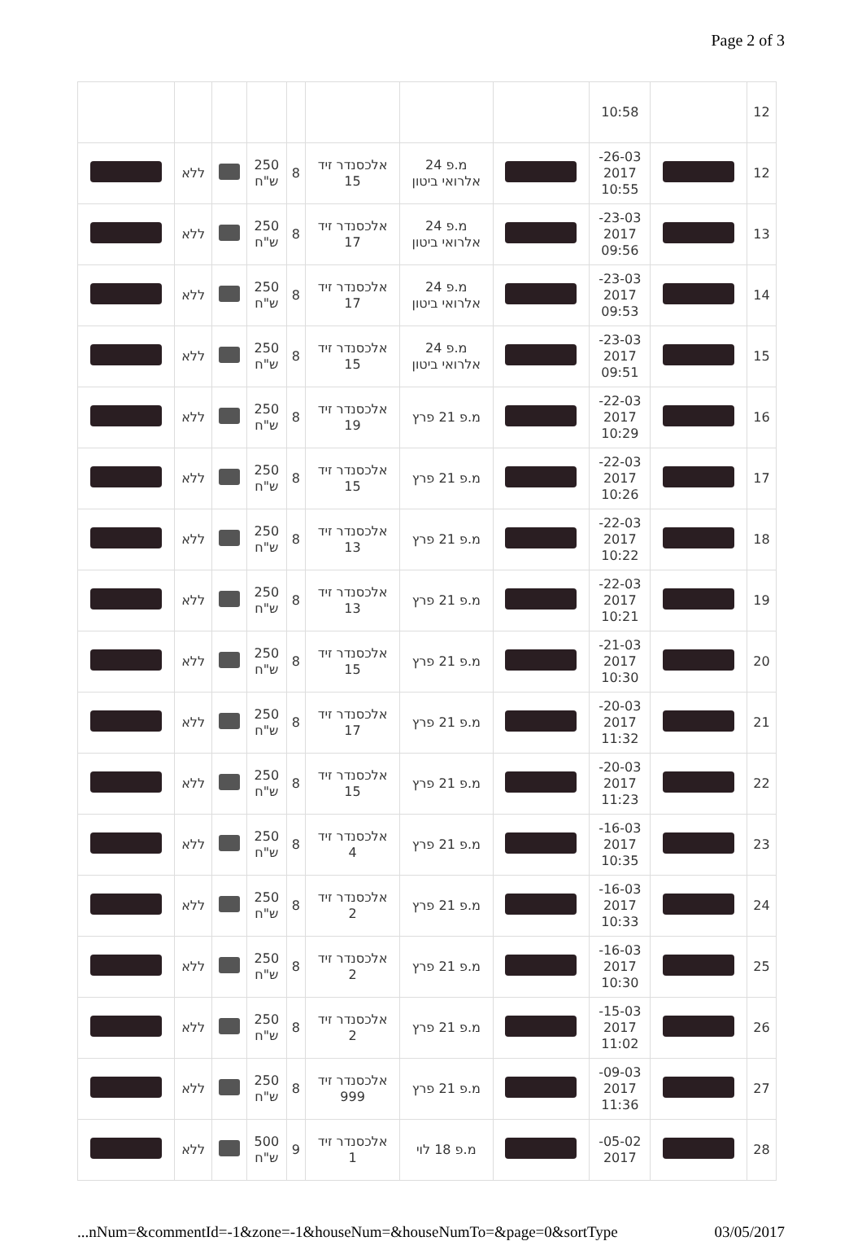Page 2 of 3
| 12 | | 10:58 | | | | | | | | |
| 12 | | 26-03- 2017 10:55 | | מ.פ 24 אלרואי ביטון | אלכסנדר זיד 15 | 8 | 250 ש"ח | | ללא | |
| 13 | | 23-03- 2017 09:56 | | מ.פ 24 אלרואי ביטון | אלכסנדר זיד 17 | 8 | 250 ש"ח | | ללא | |
| 14 | | 23-03- 2017 09:53 | | מ.פ 24 אלרואי ביטון | אלכסנדר זיד 17 | 8 | 250 ש"ח | | ללא | |
| 15 | | 23-03- 2017 09:51 | | מ.פ 24 אלרואי ביטון | אלכסנדר זיד 15 | 8 | 250 ש"ח | | ללא | |
| 16 | | 22-03- 2017 10:29 | | מ.פ 21 פרץ | אלכסנדר זיד 19 | 8 | 250 ש"ח | | ללא | |
| 17 | | 22-03- 2017 10:26 | | מ.פ 21 פרץ | אלכסנדר זיד 15 | 8 | 250 ש"ח | | ללא | |
| 18 | | 22-03- 2017 10:22 | | מ.פ 21 פרץ | אלכסנדר זיד 13 | 8 | 250 ש"ח | | ללא | |
| 19 | | 22-03- 2017 10:21 | | מ.פ 21 פרץ | אלכסנדר זיד 13 | 8 | 250 ש"ח | | ללא | |
| 20 | | 21-03- 2017 10:30 | | מ.פ 21 פרץ | אלכסנדר זיד 15 | 8 | 250 ש"ח | | ללא | |
| 21 | | 20-03- 2017 11:32 | | מ.פ 21 פרץ | אלכסנדר זיד 17 | 8 | 250 ש"ח | | ללא | |
| 22 | | 20-03- 2017 11:23 | | מ.פ 21 פרץ | אלכסנדר זיד 15 | 8 | 250 ש"ח | | ללא | |
| 23 | | 16-03- 2017 10:35 | | מ.פ 21 פרץ | אלכסנדר זיד 4 | 8 | 250 ש"ח | | ללא | |
| 24 | | 16-03- 2017 10:33 | | מ.פ 21 פרץ | אלכסנדר זיד 2 | 8 | 250 ש"ח | | ללא | |
| 25 | | 16-03- 2017 10:30 | | מ.פ 21 פרץ | אלכסנדר זיד 2 | 8 | 250 ש"ח | | ללא | |
| 26 | | 15-03- 2017 11:02 | | מ.פ 21 פרץ | אלכסנדר זיד 2 | 8 | 250 ש"ח | | ללא | |
| 27 | | 09-03- 2017 11:36 | | מ.פ 21 פרץ | אלכסנדר זיד 999 | 8 | 250 ש"ח | | ללא | |
| 28 | | 05-02- 2017 | | מ.פ 18 לוי | אלכסנדר זיד 1 | 9 | 500 ש"ח | | ללא | |
...nNum=&commentId=-1&zone=-1&houseNum=&houseNumTo=&page=0&sortType 03/05/2017